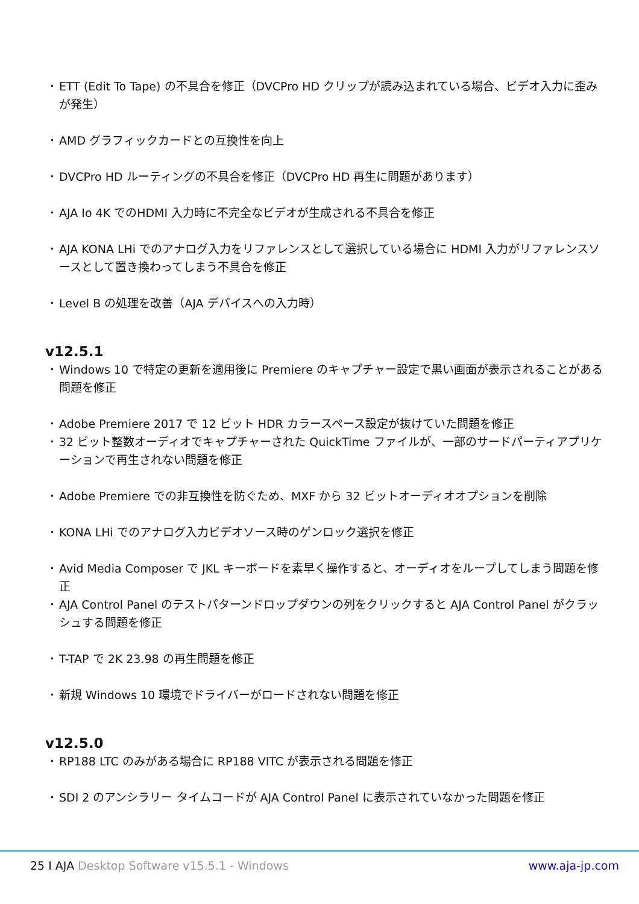• ETT (Edit To Tape) の不具合を修正（DVCPro HD クリップが読み込まれている場合、ビデオ入力に歪みが発生）
• AMD グラフィックカードとの互換性を向上
• DVCPro HD ルーティングの不具合を修正（DVCPro HD 再生に問題があります）
• AJA Io 4K でのHDMI 入力時に不完全なビデオが生成される不具合を修正
• AJA KONA LHi でのアナログ入力をリファレンスとして選択している場合に HDMI 入力がリファレンスソースとして置き換わってしまう不具合を修正
• Level B の処理を改善（AJA デバイスへの入力時）
v12.5.1
• Windows 10 で特定の更新を適用後に Premiere のキャプチャー設定で黒い画面が表示されることがある問題を修正
• Adobe Premiere 2017 で 12 ビット HDR カラースペース設定が抜けていた問題を修正
• 32 ビット整数オーディオでキャプチャーされた QuickTime ファイルが、一部のサードパーティアプリケーションで再生されない問題を修正
• Adobe Premiere での非互換性を防ぐため、MXF から 32 ビットオーディオオプションを削除
• KONA LHi でのアナログ入力ビデオソース時のゲンロック選択を修正
• Avid Media Composer で JKL キーボードを素早く操作すると、オーディオをループしてしまう問題を修正
• AJA Control Panel のテストパターンドロップダウンの列をクリックすると AJA Control Panel がクラッシュする問題を修正
• T-TAP で 2K 23.98 の再生問題を修正
• 新規 Windows 10 環境でドライバーがロードされない問題を修正
v12.5.0
• RP188 LTC のみがある場合に RP188 VITC が表示される問題を修正
• SDI 2 のアンシラリー タイムコードが AJA Control Panel に表示されていなかった問題を修正
25 I AJA Desktop Software v15.5.1 - Windows
www.aja-jp.com